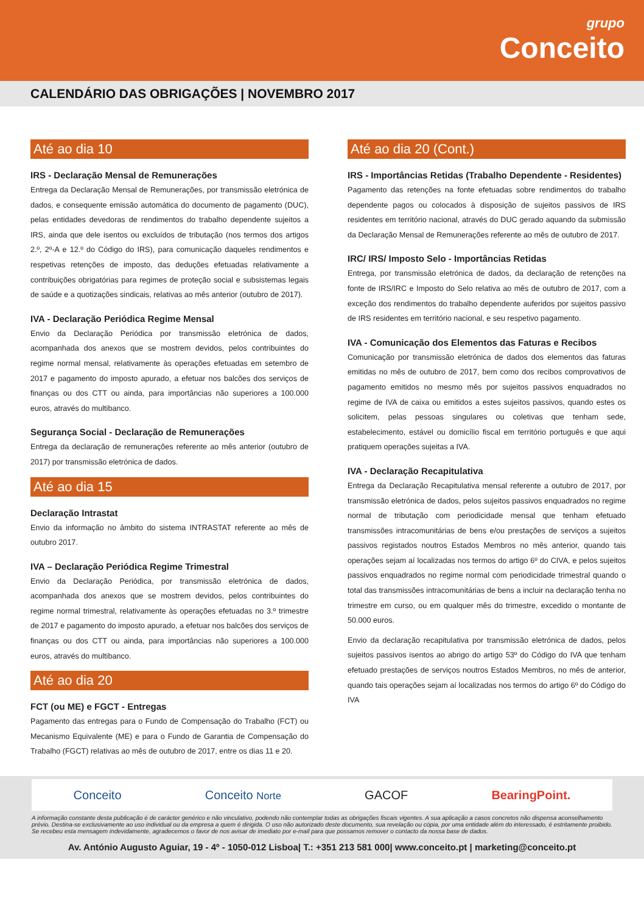grupo
Conceito
CALENDÁRIO DAS OBRIGAÇÕES | NOVEMBRO 2017
Até ao dia 10
IRS - Declaração Mensal de Remunerações
Entrega da Declaração Mensal de Remunerações, por transmissão eletrónica de dados, e consequente emissão automática do documento de pagamento (DUC), pelas entidades devedoras de rendimentos do trabalho dependente sujeitos a IRS, ainda que dele isentos ou excluídos de tributação (nos termos dos artigos 2.º, 2º-A e 12.º do Código do IRS), para comunicação daqueles rendimentos e respetivas retenções de imposto, das deduções efetuadas relativamente a contribuições obrigatórias para regimes de proteção social e subsistemas legais de saúde e a quotizações sindicais, relativas ao mês anterior (outubro de 2017).
IVA - Declaração Periódica Regime Mensal
Envio da Declaração Periódica por transmissão eletrónica de dados, acompanhada dos anexos que se mostrem devidos, pelos contribuintes do regime normal mensal, relativamente às operações efetuadas em setembro de 2017 e pagamento do imposto apurado, a efetuar nos balcões dos serviços de finanças ou dos CTT ou ainda, para importâncias não superiores a 100.000 euros, através do multibanco.
Segurança Social - Declaração de Remunerações
Entrega da declaração de remunerações referente ao mês anterior (outubro de 2017) por transmissão eletrónica de dados.
Até ao dia 15
Declaração Intrastat
Envio da informação no âmbito do sistema INTRASTAT referente ao mês de outubro 2017.
IVA – Declaração Periódica Regime Trimestral
Envio da Declaração Periódica, por transmissão eletrónica de dados, acompanhada dos anexos que se mostrem devidos, pelos contribuintes do regime normal trimestral, relativamente às operações efetuadas no 3.º trimestre de 2017 e pagamento do imposto apurado, a efetuar nos balcões dos serviços de finanças ou dos CTT ou ainda, para importâncias não superiores a 100.000 euros, através do multibanco.
Até ao dia 20
FCT (ou ME) e FGCT - Entregas
Pagamento das entregas para o Fundo de Compensação do Trabalho (FCT) ou Mecanismo Equivalente (ME) e para o Fundo de Garantia de Compensação do Trabalho (FGCT) relativas ao mês de outubro de 2017, entre os dias 11 e 20.
Até ao dia 20 (Cont.)
IRS - Importâncias Retidas (Trabalho Dependente - Residentes)
Pagamento das retenções na fonte efetuadas sobre rendimentos do trabalho dependente pagos ou colocados à disposição de sujeitos passivos de IRS residentes em território nacional, através do DUC gerado aquando da submissão da Declaração Mensal de Remunerações referente ao mês de outubro de 2017.
IRC/ IRS/ Imposto Selo - Importâncias Retidas
Entrega, por transmissão eletrónica de dados, da declaração de retenções na fonte de IRS/IRC e Imposto do Selo relativa ao mês de outubro de 2017, com a exceção dos rendimentos do trabalho dependente auferidos por sujeitos passivo de IRS residentes em território nacional, e seu respetivo pagamento.
IVA - Comunicação dos Elementos das Faturas e Recibos
Comunicação por transmissão eletrónica de dados dos elementos das faturas emitidas no mês de outubro de 2017, bem como dos recibos comprovativos de pagamento emitidos no mesmo mês por sujeitos passivos enquadrados no regime de IVA de caixa ou emitidos a estes sujeitos passivos, quando estes os solicitem, pelas pessoas singulares ou coletivas que tenham sede, estabelecimento, estável ou domicílio fiscal em território português e que aqui pratiquem operações sujeitas a IVA.
IVA - Declaração Recapitulativa
Entrega da Declaração Recapitulativa mensal referente a outubro de 2017, por transmissão eletrónica de dados, pelos sujeitos passivos enquadrados no regime normal de tributação com periodicidade mensal que tenham efetuado transmissões intracomunitárias de bens e/ou prestações de serviços a sujeitos passivos registados noutros Estados Membros no mês anterior, quando tais operações sejam aí localizadas nos termos do artigo 6º do CIVA, e pelos sujeitos passivos enquadrados no regime normal com periodicidade trimestral quando o total das transmissões intracomunitárias de bens a incluir na declaração tenha no trimestre em curso, ou em qualquer mês do trimestre, excedido o montante de 50.000 euros.
Envio da declaração recapitulativa por transmissão eletrónica de dados, pelos sujeitos passivos isentos ao abrigo do artigo 53º do Código do IVA que tenham efetuado prestações de serviços noutros Estados Membros, no mês de anterior, quando tais operações sejam aí localizadas nos termos do artigo 6º do Código do IVA
Conceito Conceito Norte GACOF BearingPoint.
A informação constante desta publicação é de carácter genérico e não vinculativo, podendo não contemplar todas as obrigações fiscais vigentes. A sua aplicação a casos concretos não dispensa aconselhamento prévio. Destina-se exclusivamente ao uso individual ou da empresa a quem é dirigida. O uso não autorizado deste documento, sua revelação ou cópia, por uma entidade além do interessado, é estritamente proibido. Se recebeu esta mensagem indevidamente, agradecemos o favor de nos avisar de imediato por e-mail para que possamos remover o contacto da nossa base de dados.
Av. António Augusto Aguiar, 19 - 4º - 1050-012 Lisboa| T.: +351 213 581 000| www.conceito.pt | marketing@conceito.pt